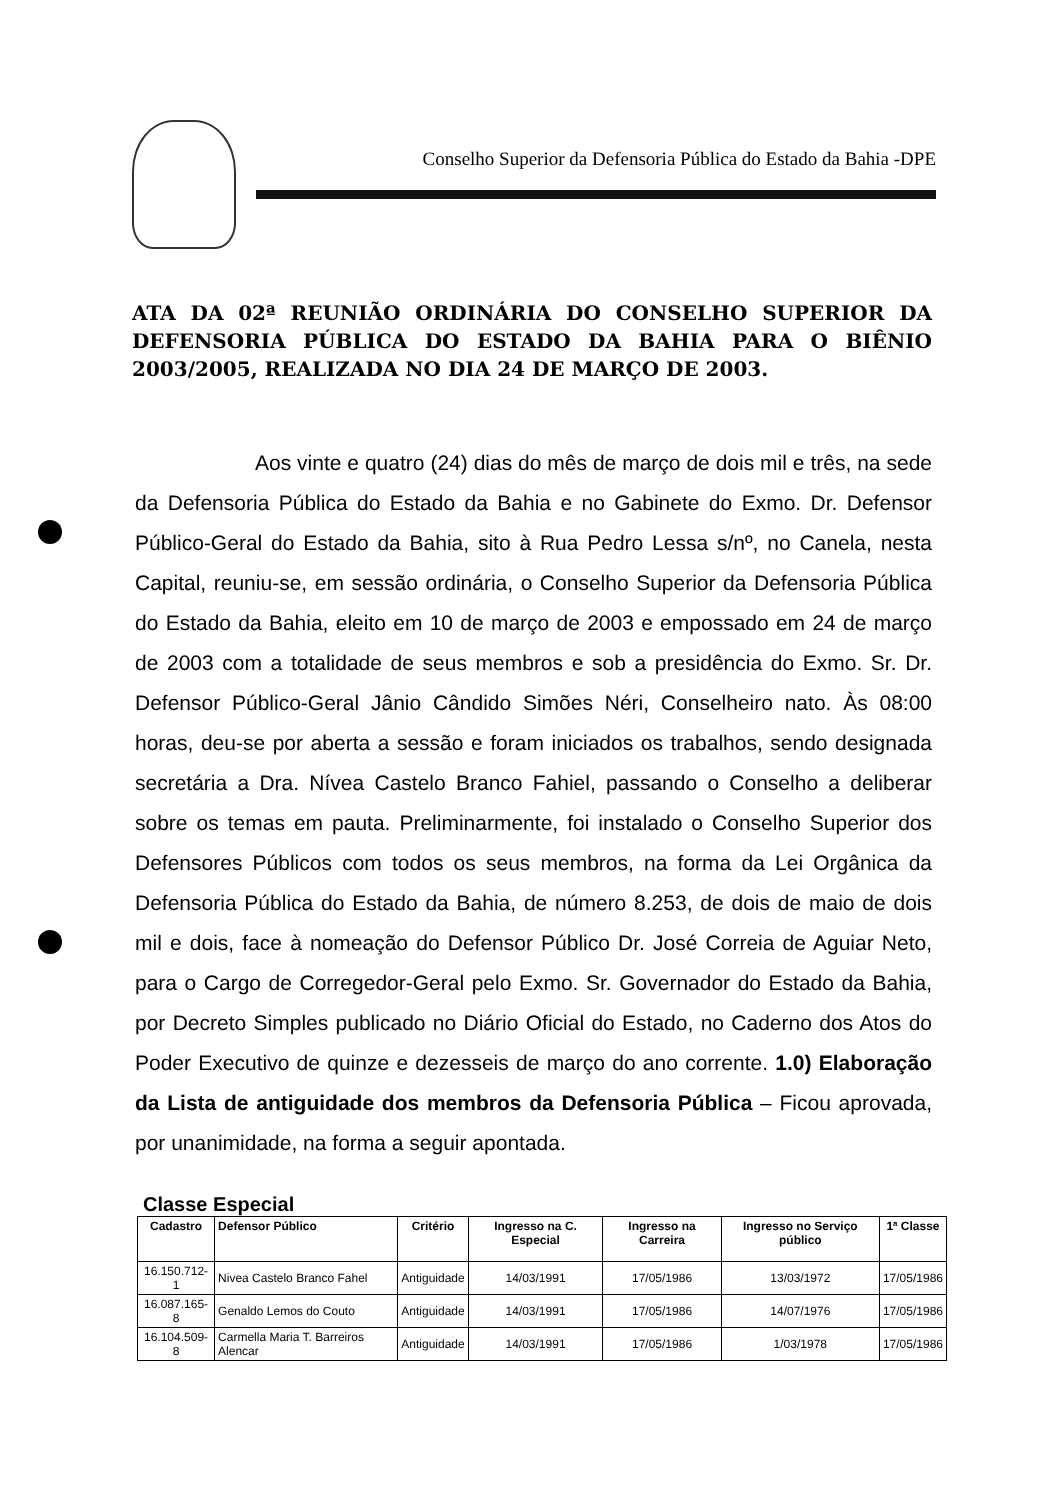Conselho Superior da Defensoria Pública do Estado da Bahia -DPE
ATA DA 02ª REUNIÃO ORDINÁRIA DO CONSELHO SUPERIOR DA DEFENSORIA PÚBLICA DO ESTADO DA BAHIA PARA O BIÊNIO 2003/2005, REALIZADA NO DIA 24 DE MARÇO DE 2003.
Aos vinte e quatro (24) dias do mês de março de dois mil e três, na sede da Defensoria Pública do Estado da Bahia e no Gabinete do Exmo. Dr. Defensor Público-Geral do Estado da Bahia, sito à Rua Pedro Lessa s/nº, no Canela, nesta Capital, reuniu-se, em sessão ordinária, o Conselho Superior da Defensoria Pública do Estado da Bahia, eleito em 10 de março de 2003 e empossado em 24 de março de 2003 com a totalidade de seus membros e sob a presidência do Exmo. Sr. Dr. Defensor Público-Geral Jânio Cândido Simões Néri, Conselheiro nato. Às 08:00 horas, deu-se por aberta a sessão e foram iniciados os trabalhos, sendo designada secretária a Dra. Nívea Castelo Branco Fahiel, passando o Conselho a deliberar sobre os temas em pauta. Preliminarmente, foi instalado o Conselho Superior dos Defensores Públicos com todos os seus membros, na forma da Lei Orgânica da Defensoria Pública do Estado da Bahia, de número 8.253, de dois de maio de dois mil e dois, face à nomeação do Defensor Público Dr. José Correia de Aguiar Neto, para o Cargo de Corregedor-Geral pelo Exmo. Sr. Governador do Estado da Bahia, por Decreto Simples publicado no Diário Oficial do Estado, no Caderno dos Atos do Poder Executivo de quinze e dezesseis de março do ano corrente. 1.0) Elaboração da Lista de antiguidade dos membros da Defensoria Pública – Ficou aprovada, por unanimidade, na forma a seguir apontada.
Classe Especial
| Cadastro | Defensor Público | Critério | Ingresso na C. Especial | Ingresso na Carreira | Ingresso no Serviço público | 1ª Classe |
| --- | --- | --- | --- | --- | --- | --- |
| 16.150.712-1 | Nivea Castelo Branco Fahel | Antiguidade | 14/03/1991 | 17/05/1986 | 13/03/1972 | 17/05/1986 |
| 16.087.165-8 | Genaldo Lemos do Couto | Antiguidade | 14/03/1991 | 17/05/1986 | 14/07/1976 | 17/05/1986 |
| 16.104.509-8 | Carmella Maria T. Barreiros Alencar | Antiguidade | 14/03/1991 | 17/05/1986 | 1/03/1978 | 17/05/1986 |